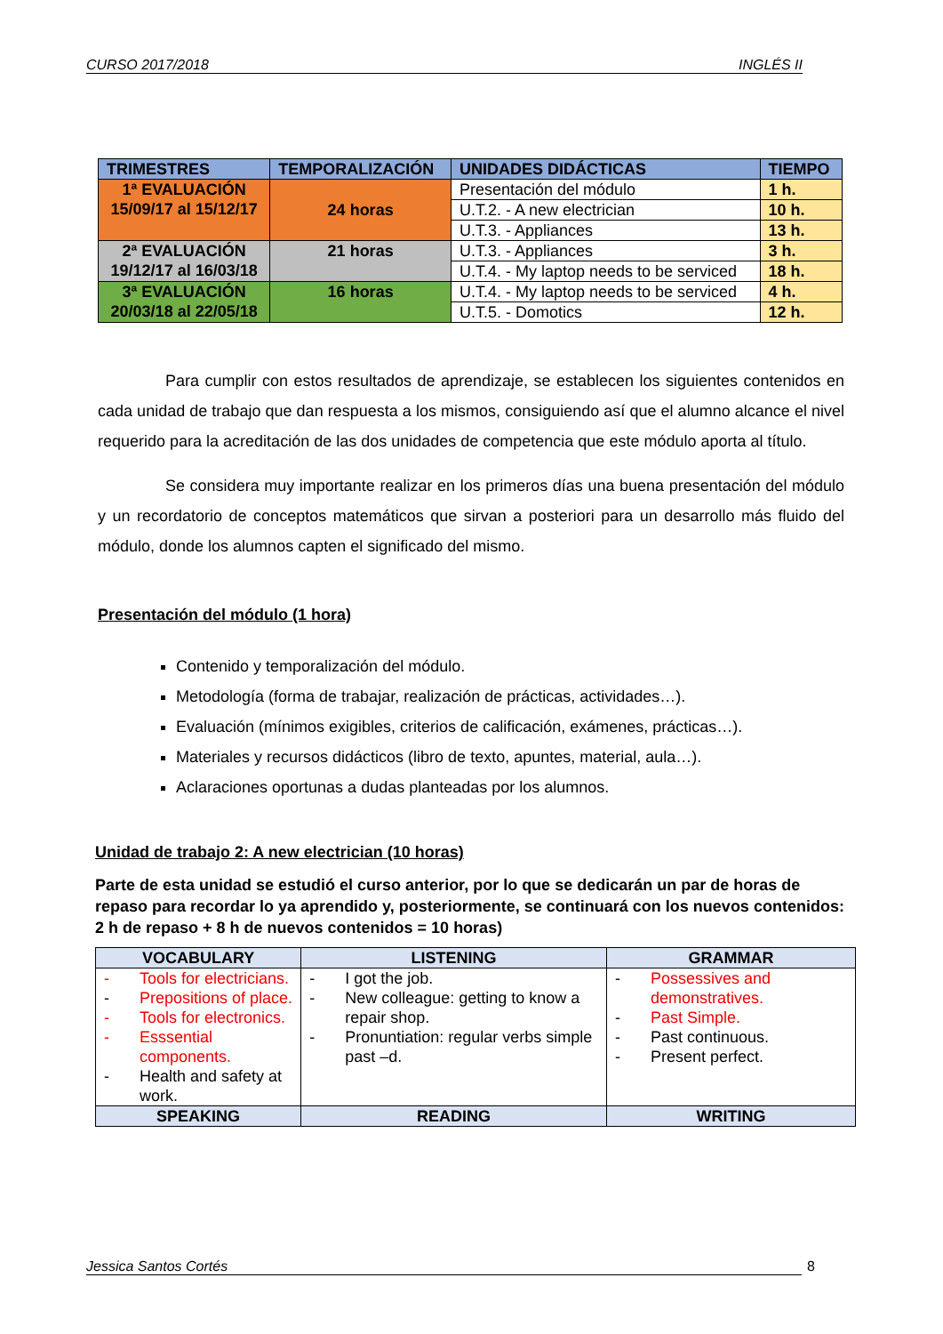CURSO 2017/2018 INGLÉS II
| TRIMESTRES | TEMPORALIZACIÓN | UNIDADES DIDÁCTICAS | TIEMPO |
| --- | --- | --- | --- |
| 1ª EVALUACIÓN 15/09/17 al 15/12/17 | 24 horas | Presentación del módulo | 1 h. |
| | | U.T.2. - A new electrician | 10 h. |
| | | U.T.3. - Appliances | 13 h. |
| 2ª EVALUACIÓN 19/12/17 al 16/03/18 | 21 horas | U.T.3. - Appliances | 3 h. |
| | | U.T.4. - My laptop needs to be serviced | 18 h. |
| 3ª EVALUACIÓN 20/03/18 al 22/05/18 | 16 horas | U.T.4. - My laptop needs to be serviced | 4 h. |
| | | U.T.5. - Domotics | 12 h. |
Para cumplir con estos resultados de aprendizaje, se establecen los siguientes contenidos en cada unidad de trabajo que dan respuesta a los mismos, consiguiendo así que el alumno alcance el nivel requerido para la acreditación de las dos unidades de competencia que este módulo aporta al título.
Se considera muy importante realizar en los primeros días una buena presentación del módulo y un recordatorio de conceptos matemáticos que sirvan a posteriori para un desarrollo más fluido del módulo, donde los alumnos capten el significado del mismo.
Presentación del módulo (1 hora)
Contenido y temporalización del módulo.
Metodología (forma de trabajar, realización de prácticas, actividades…).
Evaluación (mínimos exigibles, criterios de calificación, exámenes, prácticas…).
Materiales y recursos didácticos (libro de texto, apuntes, material, aula…).
Aclaraciones oportunas a dudas planteadas por los alumnos.
Unidad de trabajo 2: A new electrician (10 horas)
Parte de esta unidad se estudió el curso anterior, por lo que se dedicarán un par de horas de repaso para recordar lo ya aprendido y, posteriormente, se continuará con los nuevos contenidos: 2 h de repaso + 8 h de nuevos contenidos = 10 horas)
| VOCABULARY | LISTENING | GRAMMAR |
| --- | --- | --- |
| - Tools for electricians. - Prepositions of place. - Tools for electronics. - Esssential components. - Health and safety at work. | - I got the job. - New colleague: getting to know a repair shop. - Pronuntiation: regular verbs simple past –d. | - Possessives and demonstratives. - Past Simple. - Past continuous. - Present perfect. |
| SPEAKING | READING | WRITING |
Jessica Santos Cortés 8